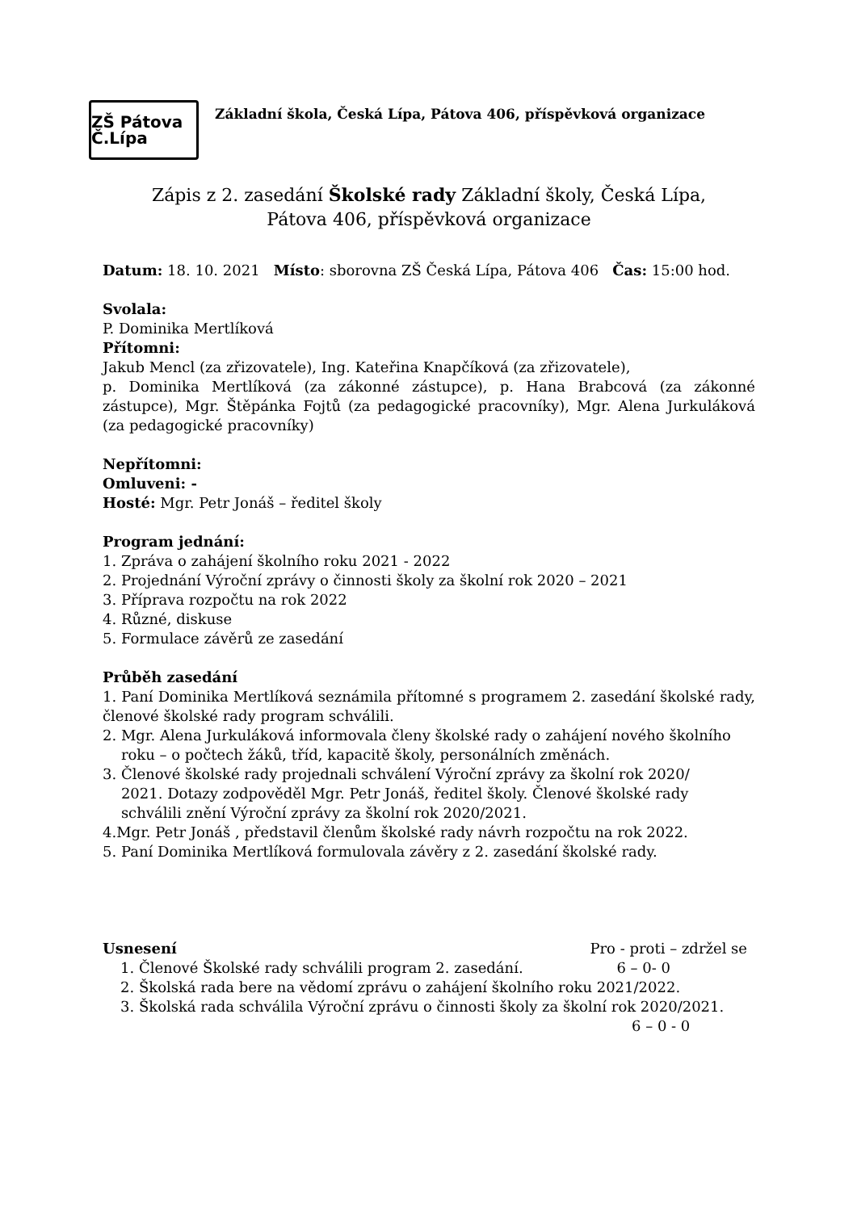ZŠ Pátova Č.Lípa
Základní škola, Česká Lípa, Pátova 406, příspěvková organizace
Zápis z 2. zasedání Školské rady Základní školy, Česká Lípa,
Pátova 406, příspěvková organizace
Datum: 18. 10. 2021 Místo: sborovna ZŠ Česká Lípa, Pátova 406 Čas: 15:00 hod.
Svolala:
P. Dominika Mertlíková
Přítomni:
Jakub Mencl (za zřizovatele), Ing. Kateřina Knapčíková (za zřizovatele),
p. Dominika Mertlíková (za zákonné zástupce), p. Hana Brabcová (za zákonné zástupce), Mgr. Štěpánka Fojtů (za pedagogické pracovníky), Mgr. Alena Jurkuláková (za pedagogické pracovníky)
Nepřítomni:
Omluveni: -
Hosté: Mgr. Petr Jonáš – ředitel školy
Program jednání:
1. Zpráva o zahájení školního roku 2021 - 2022
2. Projednání Výroční zprávy o činnosti školy za školní rok 2020 – 2021
3. Příprava rozpočtu na rok 2022
4. Různé, diskuse
5. Formulace závěrů ze zasedání
Průběh zasedání
1. Paní Dominika Mertlíková seznámila přítomné s programem 2. zasedání školské rady, členové školské rady program schválili.
2. Mgr. Alena Jurkuláková informovala členy školské rady o zahájení nového školního
roku – o počtech žáků, tříd, kapacitě školy, personálních změnách.
3. Členové školské rady projednali schválení Výroční zprávy za školní rok 2020/
2021. Dotazy zodpověděl Mgr. Petr Jonáš, ředitel školy. Členové školské rady
schválili znění Výroční zprávy za školní rok 2020/2021.
4.Mgr. Petr Jonáš , představil členům školské rady návrh rozpočtu na rok 2022.
5. Paní Dominika Mertlíková formulovala závěry z 2. zasedání školské rady.
Usnesení Pro - proti – zdržel se
1. Členové Školské rady schválili program 2. zasedání. 6 – 0- 0
2. Školská rada bere na vědomí zprávu o zahájení školního roku 2021/2022.
3. Školská rada schválila Výroční zprávu o činnosti školy za školní rok 2020/2021.
6 – 0 - 0